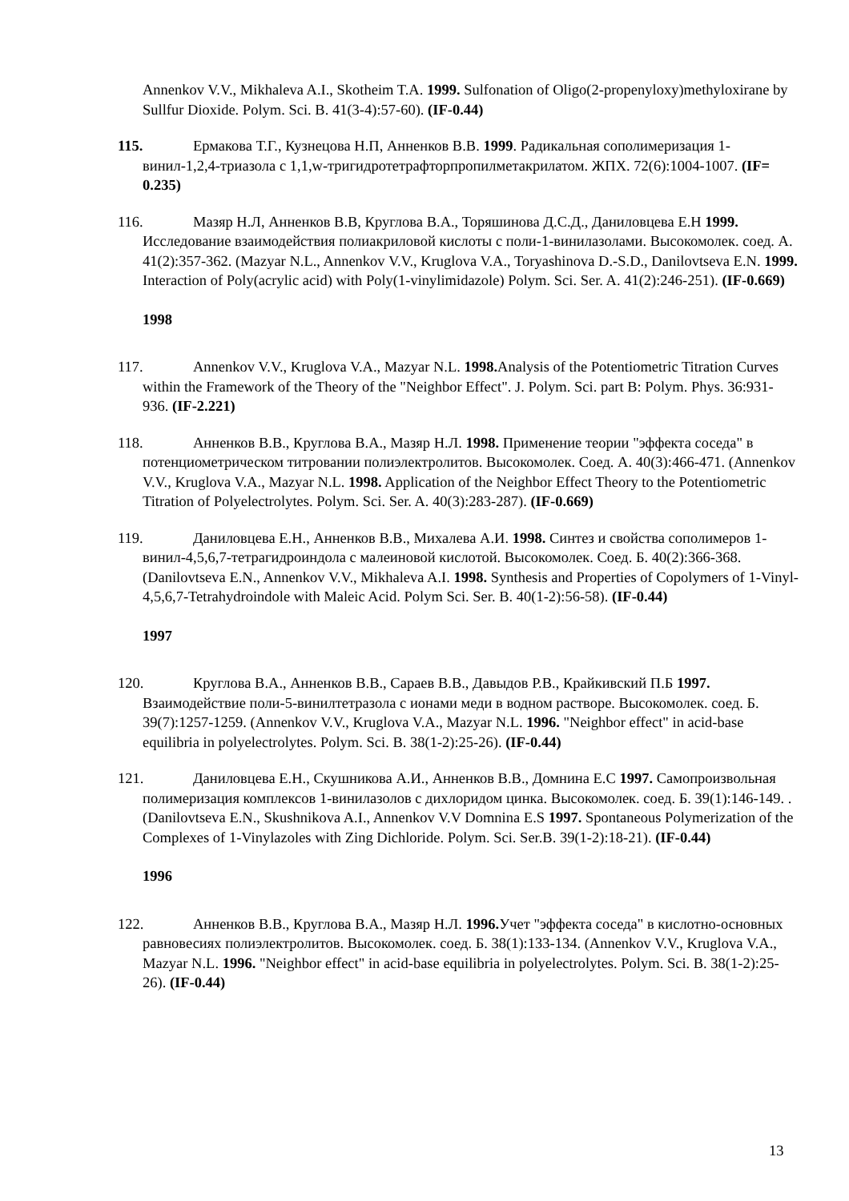Annenkov V.V., Mikhaleva A.I., Skotheim T.A. 1999. Sulfonation of Oligo(2-propenyloxy)methyloxirane by Sullfur Dioxide. Polym. Sci. B. 41(3-4):57-60). (IF-0.44)
115. Ермакова Т.Г., Кузнецова Н.П, Анненков В.В. 1999. Радикальная сополимеризация 1-винил-1,2,4-триазола с 1,1,w-тригидротетрафторпропилметакрилатом. ЖПХ. 72(6):1004-1007. (IF= 0.235)
116. Мазяр Н.Л, Анненков В.В, Круглова В.А., Торяшинова Д.С.Д., Даниловцева Е.Н 1999. Исследование взаимодействия полиакриловой кислоты с поли-1-винилазолами. Высокомолек. соед. А. 41(2):357-362. (Mazyar N.L., Annenkov V.V., Kruglova V.A., Toryashinova D.-S.D., Danilovtseva E.N. 1999. Interaction of Poly(acrylic acid) with Poly(1-vinylimidazole) Polym. Sci. Ser. A. 41(2):246-251). (IF-0.669)
1998
117. Annenkov V.V., Kruglova V.A., Mazyar N.L. 1998. Analysis of the Potentiometric Titration Curves within the Framework of the Theory of the "Neighbor Effect". J. Polym. Sci. part B: Polym. Phys. 36:931-936. (IF-2.221)
118. Анненков В.В., Круглова В.А., Мазяр Н.Л. 1998. Применение теории "эффекта соседа" в потенциометрическом титровании полиэлектролитов. Высокомолек. Соед. А. 40(3):466-471. (Annenkov V.V., Kruglova V.A., Mazyar N.L. 1998. Application of the Neighbor Effect Theory to the Potentiometric Titration of Polyelectrolytes. Polym. Sci. Ser. A. 40(3):283-287). (IF-0.669)
119. Даниловцева Е.Н., Анненков В.В., Михалева А.И. 1998. Синтез и свойства сополимеров 1-винил-4,5,6,7-тетрагидроиндола с малеиновой кислотой. Высокомолек. Соед. Б. 40(2):366-368. (Danilovtseva E.N., Annenkov V.V., Mikhaleva A.I. 1998. Synthesis and Properties of Copolymers of 1-Vinyl-4,5,6,7-Tetrahydroindole with Maleic Acid. Polym Sci. Ser. B. 40(1-2):56-58). (IF-0.44)
1997
120. Круглова В.А., Анненков В.В., Сараев В.В., Давыдов Р.В., Крайкивский П.Б 1997. Взаимодействие поли-5-винилтетразола с ионами меди в водном растворе. Высокомолек. соед. Б. 39(7):1257-1259. (Annenkov V.V., Kruglova V.A., Mazyar N.L. 1996. "Neighbor effect" in acid-base equilibria in polyelectrolytes. Polym. Sci. B. 38(1-2):25-26). (IF-0.44)
121. Даниловцева Е.Н., Скушникова А.И., Анненков В.В., Домнина Е.С 1997. Самопроизвольная полимеризация комплексов 1-винилазолов с дихлоридом цинка. Высокомолек. соед. Б. 39(1):146-149. . (Danilovtseva E.N., Skushnikova A.I., Annenkov V.V Domnina E.S 1997. Spontaneous Polymerization of the Complexes of 1-Vinylazoles with Zing Dichloride. Polym. Sci. Ser.B. 39(1-2):18-21). (IF-0.44)
1996
122. Анненков В.В., Круглова В.А., Мазяр Н.Л. 1996. Учет "эффекта соседа" в кислотно-основных равновесиях полиэлектролитов. Высокомолек. соед. Б. 38(1):133-134. (Annenkov V.V., Kruglova V.A., Mazyar N.L. 1996. "Neighbor effect" in acid-base equilibria in polyelectrolytes. Polym. Sci. B. 38(1-2):25-26). (IF-0.44)
13